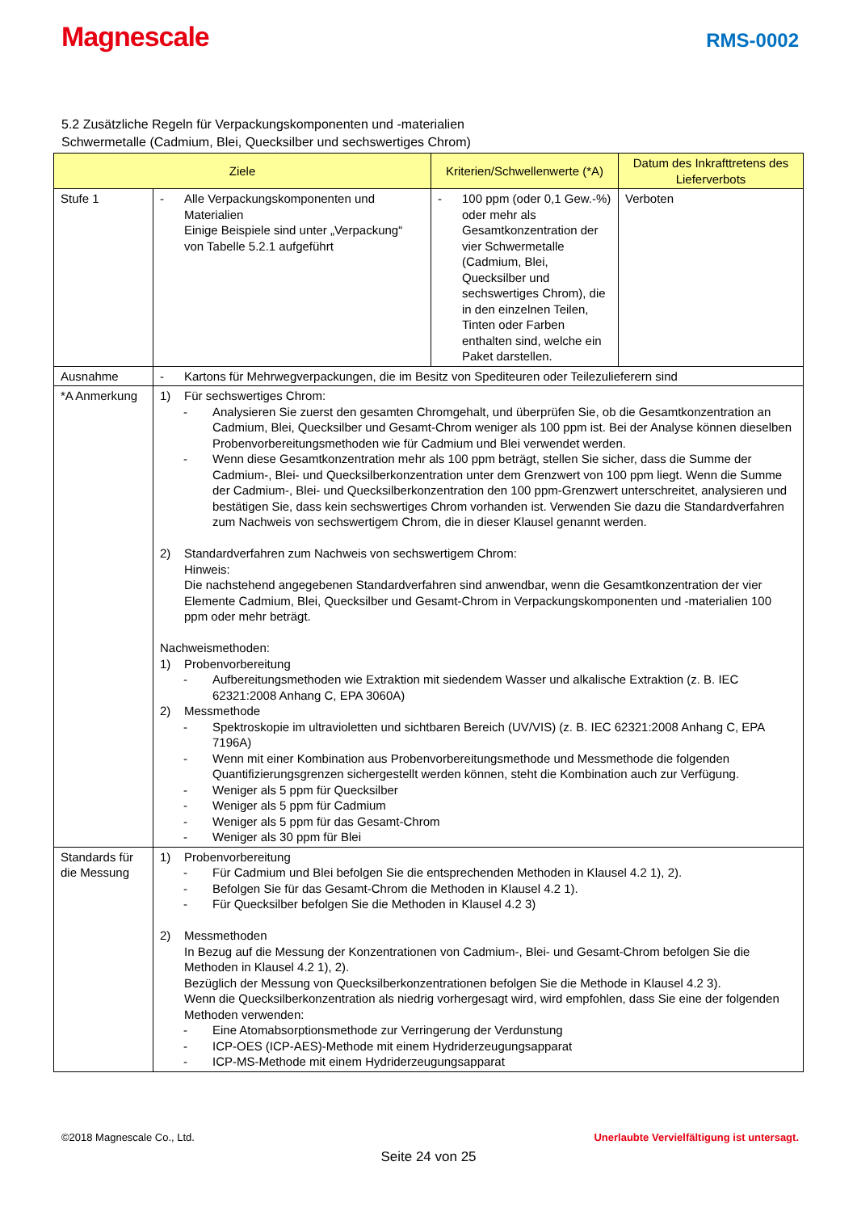Magnescale
RMS-0002
5.2 Zusätzliche Regeln für Verpackungskomponenten und -materialien
Schwermetalle (Cadmium, Blei, Quecksilber und sechswertiges Chrom)
| Ziele | | Kriterien/Schwellenwerte (*A) | Datum des Inkrafttretens des Lieferverbots |
| --- | --- | --- | --- |
| Stufe 1 | - Alle Verpackungskomponenten und Materialien Einige Beispiele sind unter „Verpackung“ von Tabelle 5.2.1 aufgeführt | - 100 ppm (oder 0,1 Gew.-%) oder mehr als Gesamtkonzentration der vier Schwermetalle (Cadmium, Blei, Quecksilber und sechswertiges Chrom), die in den einzelnen Teilen, Tinten oder Farben enthalten sind, welche ein Paket darstellen. | Verboten |
| Ausnahme | - Kartons für Mehrwegverpackungen, die im Besitz von Spediteuren oder Teilezulieferern sind | | |
| *A Anmerkung | 1) Für sechswertiges Chrom: - Analysieren Sie zuerst den gesamten Chromgehalt, und überprüfen Sie, ob die Gesamtkonzentration an Cadmium, Blei, Quecksilber und Gesamt-Chrom weniger als 100 ppm ist. Bei der Analyse können dieselben Probenvorbereitungsmethoden wie für Cadmium und Blei verwendet werden. - Wenn diese Gesamtkonzentration mehr als 100 ppm beträgt, stellen Sie sicher, dass die Summe der Cadmium-, Blei- und Quecksilberkonzentration unter dem Grenzwert von 100 ppm liegt. Wenn die Summe der Cadmium-, Blei- und Quecksilberkonzentration den 100 ppm-Grenzwert unterschreitet, analysieren und bestätigen Sie, dass kein sechswertiges Chrom vorhanden ist. Verwenden Sie dazu die Standardverfahren zum Nachweis von sechswertigem Chrom, die in dieser Klausel genannt werden. 2) Standardverfahren zum Nachweis von sechswertigem Chrom: Hinweis: Die nachstehend angegebenen Standardverfahren sind anwendbar, wenn die Gesamtkonzentration der vier Elemente Cadmium, Blei, Quecksilber und Gesamt-Chrom in Verpackungskomponenten und -materialien 100 ppm oder mehr beträgt. Nachweismethoden: 1) Probenvorbereitung - Aufbereitungsmethoden wie Extraktion mit siedendem Wasser und alkalische Extraktion (z. B. IEC 62321:2008 Anhang C, EPA 3060A) 2) Messmethode - Spektroskopie im ultravioletten und sichtbaren Bereich (UV/VIS) (z. B. IEC 62321:2008 Anhang C, EPA 7196A) - Wenn mit einer Kombination aus Probenvorbereitungsmethode und Messmethode die folgenden Quantifizierungsgrenzen sichergestellt werden können, steht die Kombination auch zur Verfügung. - Weniger als 5 ppm für Quecksilber - Weniger als 5 ppm für Cadmium - Weniger als 5 ppm für das Gesamt-Chrom - Weniger als 30 ppm für Blei | | |
| Standards für die Messung | 1) Probenvorbereitung - Für Cadmium und Blei befolgen Sie die entsprechenden Methoden in Klausel 4.2 1), 2). - Befolgen Sie für das Gesamt-Chrom die Methoden in Klausel 4.2 1). - Für Quecksilber befolgen Sie die Methoden in Klausel 4.2 3) 2) Messmethoden In Bezug auf die Messung der Konzentrationen von Cadmium-, Blei- und Gesamt-Chrom befolgen Sie die Methoden in Klausel 4.2 1), 2). Bezüglich der Messung von Quecksilberkonzentrationen befolgen Sie die Methode in Klausel 4.2 3). Wenn die Quecksilberkonzentration als niedrig vorhergesagt wird, wird empfohlen, dass Sie eine der folgenden Methoden verwenden: - Eine Atomabsorptionsmethode zur Verringerung der Verdunstung - ICP-OES (ICP-AES)-Methode mit einem Hydriderzeugungsapparat - ICP-MS-Methode mit einem Hydriderzeugungsapparat | | |
©2018 Magnescale Co., Ltd. Unerlaubte Vervielfältigung ist untersagt.
Seite 24 von 25